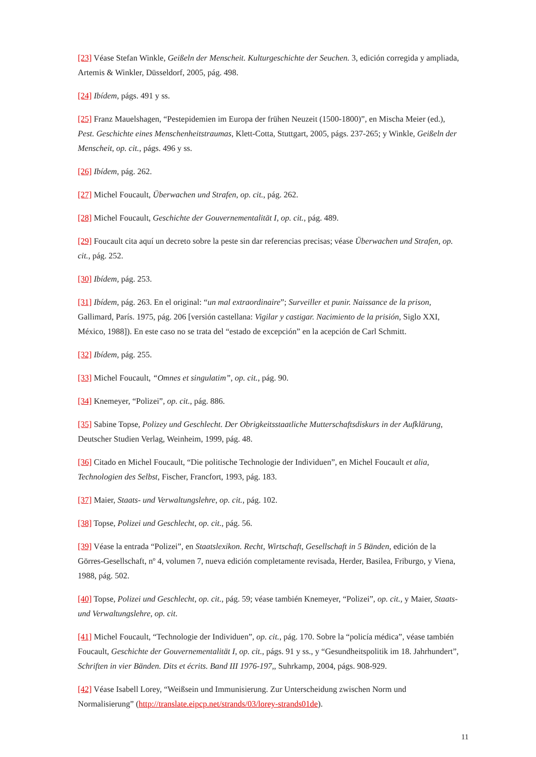[23] Véase Stefan Winkle, Geißeln der Menscheit. Kulturgeschichte der Seuchen. 3, edición corregida y ampliada, Artemis & Winkler, Düsseldorf, 2005, pág. 498.
[24] Ibídem, págs. 491 y ss.
[25] Franz Mauelshagen, “Pestepidemien im Europa der frühen Neuzeit (1500-1800)”, en Mischa Meier (ed.), Pest. Geschichte eines Menschenheitstraumas, Klett-Cotta, Stuttgart, 2005, págs. 237-265; y Winkle, Geißeln der Menscheit, op. cit., págs. 496 y ss.
[26] Ibídem, pág. 262.
[27] Michel Foucault, Überwachen und Strafen, op. cit., pág. 262.
[28] Michel Foucault, Geschichte der Gouvernementalität I, op. cit., pág. 489.
[29] Foucault cita aquí un decreto sobre la peste sin dar referencias precisas; véase Überwachen und Strafen, op. cit., pág. 252.
[30] Ibídem, pág. 253.
[31] Ibídem, pág. 263. En el original: “un mal extraordinaire”; Surveiller et punir. Naissance de la prison, Gallimard, París. 1975, pág. 206 [versión castellana: Vigilar y castigar. Nacimiento de la prisión, Siglo XXI, México, 1988]). En este caso no se trata del “estado de excepción” en la acepción de Carl Schmitt.
[32] Ibídem, pág. 255.
[33] Michel Foucault, “Omnes et singulatim”, op. cit., pág. 90.
[34] Knemeyer, “Polizei”, op. cit., pág. 886.
[35] Sabine Topse, Polizey und Geschlecht. Der Obrigkeitsstaatliche Mutterschaftsdiskurs in der Aufklärung, Deutscher Studien Verlag, Weinheim, 1999, pág. 48.
[36] Citado en Michel Foucault, “Die politische Technologie der Individuen”, en Michel Foucault et alia, Technologien des Selbst, Fischer, Francfort, 1993, pág. 183.
[37] Maier, Staats- und Verwaltungslehre, op. cit., pág. 102.
[38] Topse, Polizei und Geschlecht, op. cit., pág. 56.
[39] Véase la entrada “Polizei”, en Staatslexikon. Recht, Wirtschaft, Gesellschaft in 5 Bänden, edición de la Görres-Gesellschaft, nº 4, volumen 7, nueva edición completamente revisada, Herder, Basilea, Friburgo, y Viena, 1988, pág. 502.
[40] Topse, Polizei und Geschlecht, op. cit., pág. 59; véase también Knemeyer, “Polizei”, op. cit., y Maier, Staats- und Verwaltungslehre, op. cit.
[41] Michel Foucault, “Technologie der Individuen”, op. cit., pág. 170. Sobre la “policía médica”, véase también Foucault, Geschichte der Gouvernementalität I, op. cit., págs. 91 y ss., y “Gesundheitspolitik im 18. Jahrhundert”, Schriften in vier Bänden. Dits et écrits. Band III 1976-197,, Suhrkamp, 2004, págs. 908-929.
[42] Véase Isabell Lorey, “Weißsein und Immunisierung. Zur Unterscheidung zwischen Norm und Normalisierung” (http://translate.eipcp.net/strands/03/lorey-strands01de).
11